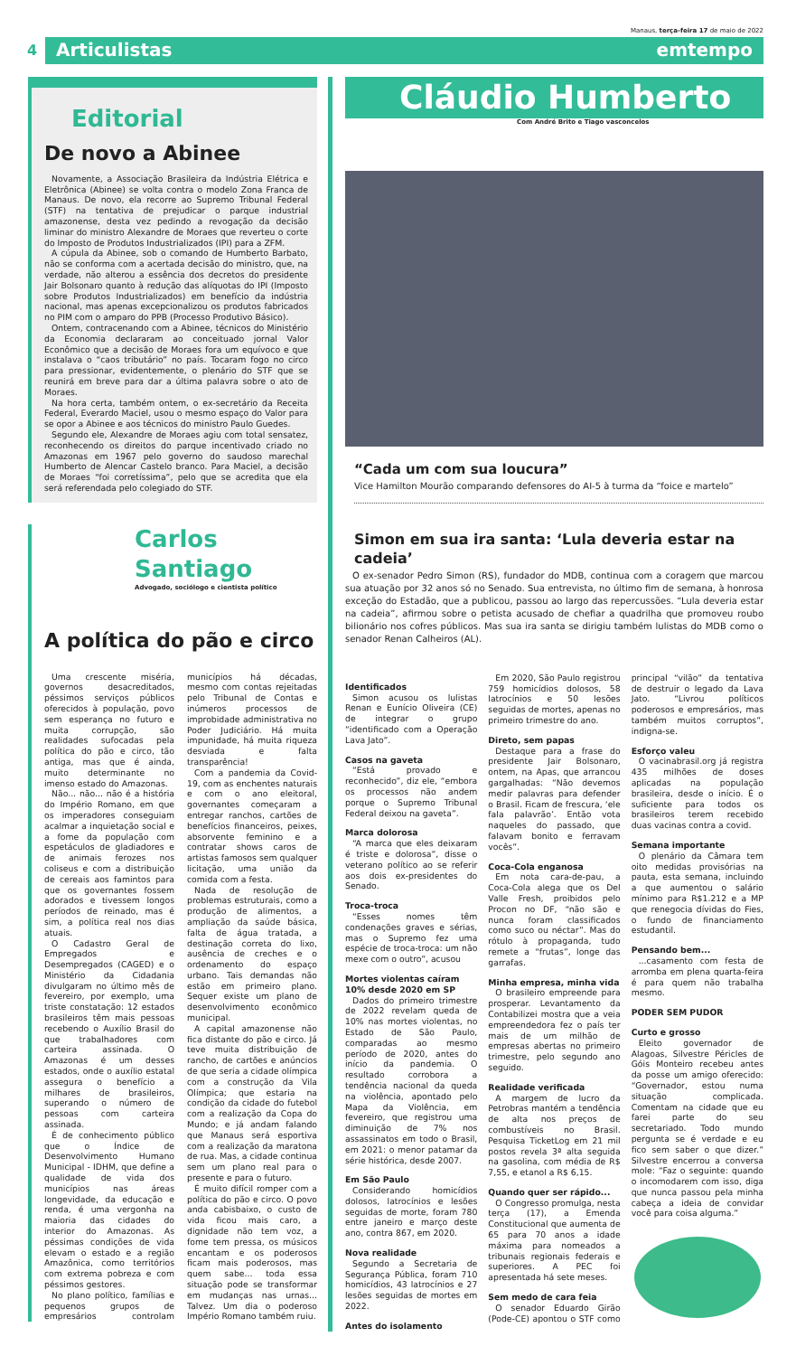Manaus, terça-feira 17 de maio de 2022
4
Articulistas emtempo
Editorial
De novo a Abinee
Novamente, a Associação Brasileira da Indústria Elétrica e Eletrônica (Abinee) se volta contra o modelo Zona Franca de Manaus. De novo, ela recorre ao Supremo Tribunal Federal (STF) na tentativa de prejudicar o parque industrial amazonense, desta vez pedindo a revogação da decisão liminar do ministro Alexandre de Moraes que reverteu o corte do Imposto de Produtos Industrializados (IPI) para a ZFM.
A cúpula da Abinee, sob o comando de Humberto Barbato, não se conforma com a acertada decisão do ministro, que, na verdade, não alterou a essência dos decretos do presidente Jair Bolsonaro quanto à redução das alíquotas do IPI (Imposto sobre Produtos Industrializados) em benefício da indústria nacional, mas apenas excepcionalizou os produtos fabricados no PIM com o amparo do PPB (Processo Produtivo Básico).
Ontem, contracenando com a Abinee, técnicos do Ministério da Economia declararam ao conceituado jornal Valor Econômico que a decisão de Moraes fora um equívoco e que instalava o “caos tributário” no país. Tocaram fogo no circo para pressionar, evidentemente, o plenário do STF que se reunirá em breve para dar a última palavra sobre o ato de Moraes.
Na hora certa, também ontem, o ex-secretário da Receita Federal, Everardo Maciel, usou o mesmo espaço do Valor para se opor a Abinee e aos técnicos do ministro Paulo Guedes.
Segundo ele, Alexandre de Moraes agiu com total sensatez, reconhecendo os direitos do parque incentivado criado no Amazonas em 1967 pelo governo do saudoso marechal Humberto de Alencar Castelo branco. Para Maciel, a decisão de Moraes “foi corretíssima”, pelo que se acredita que ela será referendada pelo colegiado do STF.
Carlos Santiago
Advogado, sociólogo e cientista político
A política do pão e circo
Uma crescente miséria, governos desacreditados, péssimos serviços públicos oferecidos à população, povo sem esperança no futuro e muita corrupção, são realidades sufocadas pela política do pão e circo, tão antiga, mas que é ainda, muito determinante no imenso estado do Amazonas.
Não... não... não é a história do Império Romano, em que os imperadores conseguiam acalmar a inquietação social e a fome da população com espetáculos de gladiadores e de animais ferozes nos coliseus e com a distribuição de cereais aos famintos para que os governantes fossem adorados e tivessem longos períodos de reinado, mas é sim, a política real nos dias atuais.
O Cadastro Geral de Empregados e Desempregados (CAGED) e o Ministério da Cidadania divulgaram no último mês de fevereiro, por exemplo, uma triste constatação: 12 estados brasileiros têm mais pessoas recebendo o Auxílio Brasil do que trabalhadores com carteira assinada. O Amazonas é um desses estados, onde o auxílio estatal assegura o benefício a milhares de brasileiros, superando o número de pessoas com carteira assinada.
É de conhecimento público que o Índice de Desenvolvimento Humano Municipal - IDHM, que define a qualidade de vida dos municípios nas áreas longevidade, da educação e renda, é uma vergonha na maioria das cidades do interior do Amazonas. As péssimas condições de vida elevam o estado e a região Amazônica, como territórios com extrema pobreza e com péssimos gestores.
No plano político, famílias e pequenos grupos de empresários controlam municípios há décadas, mesmo com contas rejeitadas pelo Tribunal de Contas e inúmeros processos de improbidade administrativa no Poder Judiciário. Há muita impunidade, há muita riqueza desviada e falta transparência!
Com a pandemia da Covid-19, com as enchentes naturais e com o ano eleitoral, governantes começaram a entregar ranchos, cartões de benefícios financeiros, peixes, absorvente feminino e a contratar shows caros de artistas famosos sem qualquer licitação, uma união da comida com a festa.
Nada de resolução de problemas estruturais, como a produção de alimentos, a ampliação da saúde básica, falta de água tratada, a destinação correta do lixo, ausência de creches e o ordenamento do espaço urbano. Tais demandas não estão em primeiro plano. Sequer existe um plano de desenvolvimento econômico municipal.
A capital amazonense não fica distante do pão e circo. Já teve muita distribuição de rancho, de cartões e anúncios de que seria a cidade olímpica com a construção da Vila Olímpica; que estaria na condição da cidade do futebol com a realização da Copa do Mundo; e já andam falando que Manaus será esportiva com a realização da maratona de rua. Mas, a cidade continua sem um plano real para o presente e para o futuro.
É muito difícil romper com a política do pão e circo. O povo anda cabisbaixo, o custo de vida ficou mais caro, a dignidade não tem voz, a fome tem pressa, os músicos encantam e os poderosos ficam mais poderosos, mas quem sabe... toda essa situação pode se transformar em mudanças nas urnas... Talvez. Um dia o poderoso Império Romano também ruiu.
Cláudio Humberto
Com André Brito e Tiago vasconcelos
“Cada um com sua loucura”
Vice Hamilton Mourão comparando defensores do AI-5 à turma da “foice e martelo”
Simon em sua ira santa: ‘Lula deveria estar na cadeia’
O ex-senador Pedro Simon (RS), fundador do MDB, continua com a coragem que marcou sua atuação por 32 anos só no Senado. Sua entrevista, no último fim de semana, à honrosa exceção do Estadão, que a publicou, passou ao largo das repercussões. “Lula deveria estar na cadeia”, afirmou sobre o petista acusado de chefiar a quadrilha que promoveu roubo bilionário nos cofres públicos. Mas sua ira santa se dirigiu também lulistas do MDB como o senador Renan Calheiros (AL).
Identificados
Simon acusou os lulistas Renan e Eunício Oliveira (CE) de integrar o grupo “identificado com a Operação Lava Jato”.
Casos na gaveta
“Está provado e reconhecido”, diz ele, “embora os processos não andem porque o Supremo Tribunal Federal deixou na gaveta”.
Marca dolorosa
“A marca que eles deixaram é triste e dolorosa”, disse o veterano político ao se referir aos dois ex-presidentes do Senado.
Troca-troca
“Esses nomes têm condenações graves e sérias, mas o Supremo fez uma espécie de troca-troca: um não mexe com o outro”, acusou
Mortes violentas caíram 10% desde 2020 em SP
Dados do primeiro trimestre de 2022 revelam queda de 10% nas mortes violentas, no Estado de São Paulo, comparadas ao mesmo período de 2020, antes do início da pandemia. O resultado corrobora a tendência nacional da queda na violência, apontado pelo Mapa da Violência, em fevereiro, que registrou uma diminuição de 7% nos assassinatos em todo o Brasil, em 2021: o menor patamar da série histórica, desde 2007.
Em São Paulo
Considerando homicídios dolosos, latrocínios e lesões seguidas de morte, foram 780 entre janeiro e março deste ano, contra 867, em 2020.
Nova realidade
Segundo a Secretaria de Segurança Pública, foram 710 homicídios, 43 latrocínios e 27 lesões seguidas de mortes em 2022.
Antes do isolamento
Em 2020, São Paulo registrou 759 homicídios dolosos, 58 latrocínios e 50 lesões seguidas de mortes, apenas no primeiro trimestre do ano.
Direto, sem papas
Destaque para a frase do presidente Jair Bolsonaro, ontem, na Apas, que arrancou gargalhadas: “Não devemos medir palavras para defender o Brasil. Ficam de frescura, ‘ele fala palavrão’. Então vota naqueles do passado, que falavam bonito e ferravam vocês”.
Coca-Cola enganosa
Em nota cara-de-pau, a Coca-Cola alega que os Del Valle Fresh, proibidos pelo Procon no DF, “não são e nunca foram classificados como suco ou néctar”. Mas do rótulo à propaganda, tudo remete a “frutas”, longe das garrafas.
Minha empresa, minha vida
O brasileiro empreende para prosperar. Levantamento da Contabilizei mostra que a veia empreendedora fez o país ter mais de um milhão de empresas abertas no primeiro trimestre, pelo segundo ano seguido.
Realidade verificada
A margem de lucro da Petrobras mantém a tendência de alta nos preços de combustíveis no Brasil. Pesquisa TicketLog em 21 mil postos revela 3ª alta seguida na gasolina, com média de R$ 7,55, e etanol a R$ 6,15.
Quando quer ser rápido...
O Congresso promulga, nesta terça (17), a Emenda Constitucional que aumenta de 65 para 70 anos a idade máxima para nomeados a tribunais regionais federais e superiores. A PEC foi apresentada há sete meses.
Sem medo de cara feia
O senador Eduardo Girão (Pode-CE) apontou o STF como principal “vilão” da tentativa de destruir o legado da Lava Jato. “Livrou políticos poderosos e empresários, mas também muitos corruptos”, indigna-se.
Esforço valeu
O vacinabrasil.org já registra 435 milhões de doses aplicadas na população brasileira, desde o início. É o suficiente para todos os brasileiros terem recebido duas vacinas contra a covid.
Semana importante
O plenário da Câmara tem oito medidas provisórias na pauta, esta semana, incluindo a que aumentou o salário mínimo para R$1.212 e a MP que renegocia dívidas do Fies, o fundo de financiamento estudantil.
Pensando bem...
...casamento com festa de arromba em plena quarta-feira é para quem não trabalha mesmo.
PODER SEM PUDOR
Curto e grosso
Eleito governador de Alagoas, Silvestre Péricles de Góis Monteiro recebeu antes da posse um amigo oferecido: “Governador, estou numa situação complicada. Comentam na cidade que eu farei parte do seu secretariado. Todo mundo pergunta se é verdade e eu fico sem saber o que dizer.” Silvestre encerrou a conversa mole: “Faz o seguinte: quando o incomodarem com isso, diga que nunca passou pela minha cabeça a ideia de convidar você para coisa alguma.”